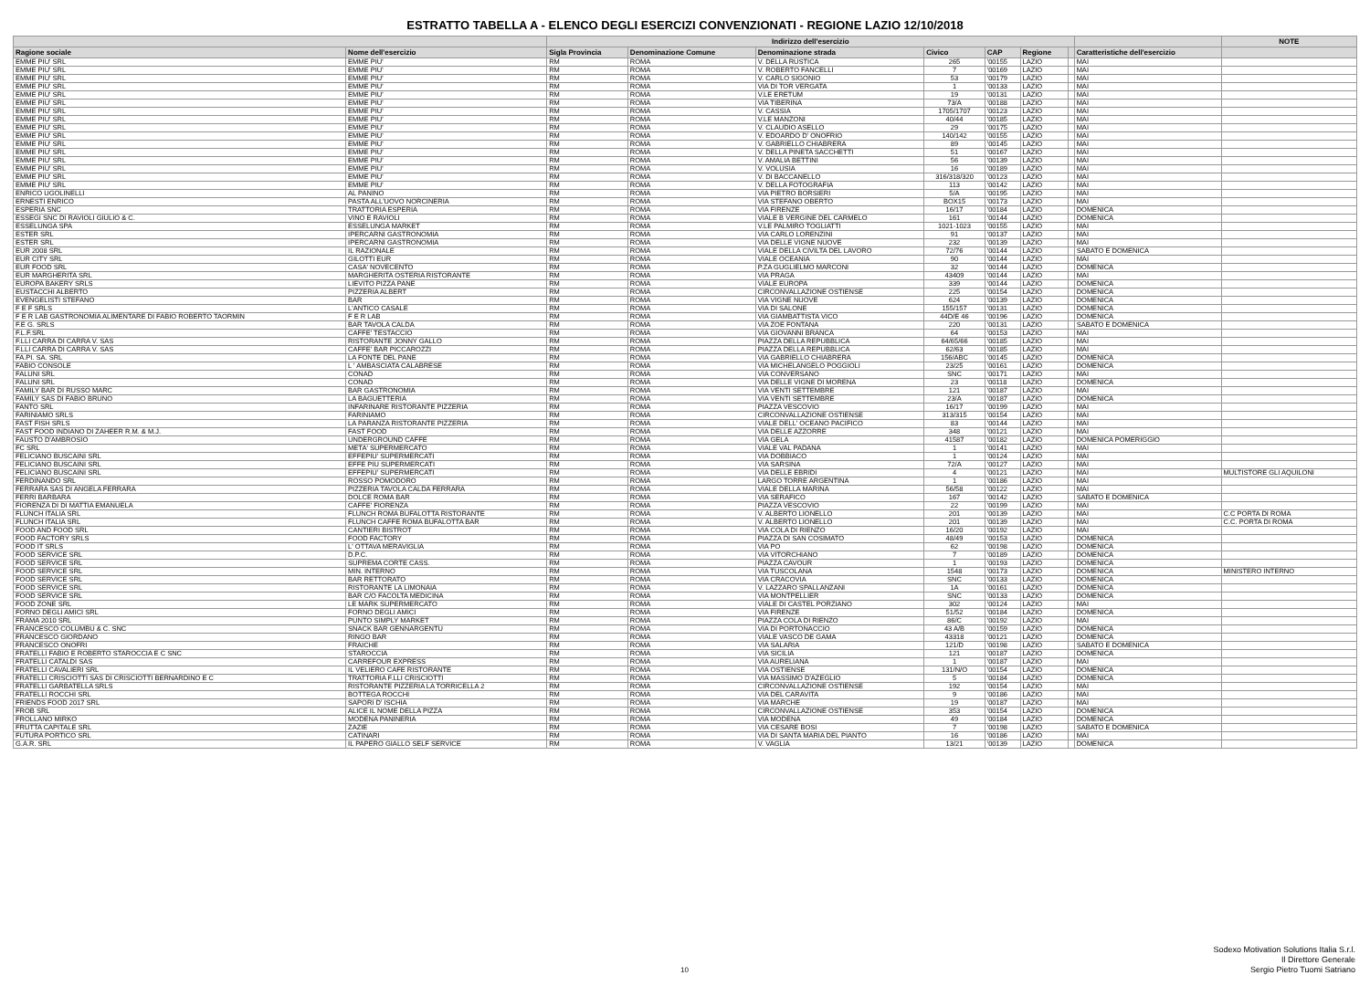ESTRATTO TABELLA A - ELENCO DEGLI ESERCIZI CONVENZIONATI - REGIONE LAZIO 12/10/2018
| | | Indirizzo dell'esercizio | | | | | | | | NOTE |
| --- | --- | --- | --- | --- | --- | --- | --- | --- | --- | --- |
| Ragione sociale | Nome dell'esercizio | Sigla Provincia | Denominazione Comune | Denominazione strada | Civico | CAP | Regione | | Caratteristiche dell'esercizio | |
| EMME PIU' SRL | EMME PIU' | RM | ROMA | V. DELLA RUSTICA | 265 | '00155 | LAZIO | | MAI | |
| EMME PIU' SRL | EMME PIU' | RM | ROMA | V. ROBERTO FANCELLI | 7 | '00169 | LAZIO | | MAI | |
| EMME PIU' SRL | EMME PIU' | RM | ROMA | V. CARLO SIGONIO | 53 | '00179 | LAZIO | | MAI | |
| EMME PIU' SRL | EMME PIU' | RM | ROMA | VIA DI TOR VERGATA | 1 | '00133 | LAZIO | | MAI | |
| EMME PIU' SRL | EMME PIU' | RM | ROMA | V.LE ERETUM | 19 | '00131 | LAZIO | | MAI | |
| EMME PIU' SRL | EMME PIU' | RM | ROMA | VIA TIBERINA | 73/A | '00188 | LAZIO | | MAI | |
| EMME PIU' SRL | EMME PIU' | RM | ROMA | V. CASSIA | 1705/1707 | '00123 | LAZIO | | MAI | |
| EMME PIU' SRL | EMME PIU' | RM | ROMA | V.LE MANZONI | 40/44 | '00185 | LAZIO | | MAI | |
| EMME PIU' SRL | EMME PIU' | RM | ROMA | V. CLAUDIO ASELLO | 29 | '00175 | LAZIO | | MAI | |
| EMME PIU' SRL | EMME PIU' | RM | ROMA | V. EDOARDO D' ONOFRIO | 140/142 | '00155 | LAZIO | | MAI | |
| EMME PIU' SRL | EMME PIU' | RM | ROMA | V. GABRIELLO CHIABRERA | 89 | '00145 | LAZIO | | MAI | |
| EMME PIU' SRL | EMME PIU' | RM | ROMA | V. DELLA PINETA SACCHETTI | 51 | '00167 | LAZIO | | MAI | |
| EMME PIU' SRL | EMME PIU' | RM | ROMA | V. AMALIA BETTINI | 56 | '00139 | LAZIO | | MAI | |
| EMME PIU' SRL | EMME PIU' | RM | ROMA | V. VOLUSIA | 16 | '00189 | LAZIO | | MAI | |
| EMME PIU' SRL | EMME PIU' | RM | ROMA | V. DI BACCANELLO | 316/318/320 | '00123 | LAZIO | | MAI | |
| EMME PIU' SRL | EMME PIU' | RM | ROMA | V. DELLA FOTOGRAFIA | 113 | '00142 | LAZIO | | MAI | |
| ENRICO UGOLINELLI | AL PANINO | RM | ROMA | VIA PIETRO BORSIERI | 5/A | '00195 | LAZIO | | MAI | |
| ERNESTI ENRICO | PASTA ALL'UOVO NORCINERIA | RM | ROMA | VIA STEFANO OBERTO | BOX15 | '00173 | LAZIO | | MAI | |
| ESPERIA SNC | TRATTORIA ESPERIA | RM | ROMA | VIA FIRENZE | 16/17 | '00184 | LAZIO | | DOMENICA | |
| ESSEGI SNC DI RAVIOLI GIULIO & C. | VINO E RAVIOLI | RM | ROMA | VIALE B VERGINE DEL CARMELO | 161 | '00144 | LAZIO | | DOMENICA | |
| ESSELUNGA SPA | ESSELUNGA MARKET | RM | ROMA | V.LE PALMIRO TOGLIATTI | 1021-1023 | '00155 | LAZIO | | MAI | |
| ESTER SRL | IPERCARNI GASTRONOMIA | RM | ROMA | VIA CARLO LORENZINI | 91 | '00137 | LAZIO | | MAI | |
| ESTER SRL | IPERCARNI GASTRONOMIA | RM | ROMA | VIA DELLE VIGNE NUOVE | 232 | '00139 | LAZIO | | MAI | |
| EUR 2008 SRL | IL RAZIONALE | RM | ROMA | VIALE DELLA CIVILTA DEL LAVORO | 72/76 | '00144 | LAZIO | | SABATO E DOMENICA | |
| EUR CITY SRL | GILOTTI EUR | RM | ROMA | VIALE OCEANIA | 90 | '00144 | LAZIO | | MAI | |
| EUR FOOD SRL | CASA' NOVECENTO | RM | ROMA | P.ZA GUGLIELMO MARCONI | 32 | '00144 | LAZIO | | DOMENICA | |
| EUR MARGHERITA SRL | MARGHERITA OSTERIA RISTORANTE | RM | ROMA | VIA PRAGA | 43409 | '00144 | LAZIO | | MAI | |
| EUROPA BAKERY SRLS | LIEVITO PIZZA PANE | RM | ROMA | VIALE EUROPA | 339 | '00144 | LAZIO | | DOMENICA | |
| EUSTACCHI ALBERTO | PIZZERIA ALBERT | RM | ROMA | CIRCONVALLAZIONE OSTIENSE | 225 | '00154 | LAZIO | | DOMENICA | |
| EVENGELISTI STEFANO | BAR | RM | ROMA | VIA VIGNE NUOVE | 624 | '00139 | LAZIO | | DOMENICA | |
| F E F SRLS | L'ANTICO CASALE | RM | ROMA | VIA DI SALONE | 155/157 | '00131 | LAZIO | | DOMENICA | |
| F E R LAB GASTRONOMIA ALIMENTARE DI FABIO ROBERTO TAORMIN | F E R LAB | RM | ROMA | VIA GIAMBATTISTA VICO | 44D/E 46 | '00196 | LAZIO | | DOMENICA | |
| F.E G. SRLS | BAR TAVOLA CALDA | RM | ROMA | VIA ZOE FONTANA | 220 | '00131 | LAZIO | | SABATO E DOMENICA | |
| F.L.F.SRL | CAFFE' TESTACCIO | RM | ROMA | VIA GIOVANNI BRANCA | 64 | '00153 | LAZIO | | MAI | |
| F.LLI CARRA DI CARRA V. SAS | RISTORANTE JONNY GALLO | RM | ROMA | PIAZZA DELLA REPUBBLICA | 64/65/66 | '00185 | LAZIO | | MAI | |
| F.LLI CARRA DI CARRA V. SAS | CAFFE' BAR PICCAROZZI | RM | ROMA | PIAZZA DELLA REPUBBLICA | 62/63 | '00185 | LAZIO | | MAI | |
| FA.PI. SA. SRL | LA FONTE DEL PANE | RM | ROMA | VIA GABRIELLO CHIABRERA | 156/ABC | '00145 | LAZIO | | DOMENICA | |
| FABIO CONSOLE | L ' AMBASCIATA CALABRESE | RM | ROMA | VIA MICHELANGELO POGGIOLI | 23/25 | '00161 | LAZIO | | DOMENICA | |
| FALUNI SRL | CONAD | RM | ROMA | VIA CONVERSANO | SNC | '00171 | LAZIO | | MAI | |
| FALUNI SRL | CONAD | RM | ROMA | VIA DELLE VIGNE DI MORENA | 23 | '00118 | LAZIO | | DOMENICA | |
| FAMILY BAR DI RUSSO MARC | BAR GASTRONOMIA | RM | ROMA | VIA VENTI SETTEMBRE | 121 | '00187 | LAZIO | | MAI | |
| FAMILY SAS DI FABIO BRUNO | LA BAGUETTERIA | RM | ROMA | VIA VENTI SETTEMBRE | 23/A | '00187 | LAZIO | | DOMENICA | |
| FANTO SRL | INFARINARE RISTORANTE PIZZERIA | RM | ROMA | PIAZZA VESCOVIO | 16/17 | '00199 | LAZIO | | MAI | |
| FARINIAMO SRLS | FARINIAMO | RM | ROMA | CIRCONVALLAZIONE OSTIENSE | 313/315 | '00154 | LAZIO | | MAI | |
| FAST FISH SRLS | LA PARANZA RISTORANTE PIZZERIA | RM | ROMA | VIALE DELL' OCEANO PACIFICO | 83 | '00144 | LAZIO | | MAI | |
| FAST FOOD INDIANO DI ZAHEER R.M. & M.J. | FAST FOOD | RM | ROMA | VIA DELLE AZZORRE | 348 | '00121 | LAZIO | | MAI | |
| FAUSTO D'AMBROSIO | UNDERGROUND CAFFE | RM | ROMA | VIA GELA | 41587 | '00182 | LAZIO | | DOMENICA POMERIGGIO | |
| FC SRL | META' SUPERMERCATO | RM | ROMA | VIALE VAL PADANA | 1 | '00141 | LAZIO | | MAI | |
| FELICIANO BUSCAINI SRL | EFFEPIU' SUPERMERCATI | RM | ROMA | VIA DOBBIACO | 1 | '00124 | LAZIO | | MAI | |
| FELICIANO BUSCAINI SRL | EFFE PIU SUPERMERCATI | RM | ROMA | VIA SARSINA | 72/A | '00127 | LAZIO | | MAI | |
| FELICIANO BUSCAINI SRL | EFFEPIU' SUPERMERCATI | RM | ROMA | VIA DELLE EBRIDI | 4 | '00121 | LAZIO | | MAI | MULTISTORE GLI AQUILONI |
| FERDINANDO SRL | ROSSO POMODORO | RM | ROMA | LARGO TORRE ARGENTINA | 1 | '00186 | LAZIO | | MAI | |
| FERRARA SAS DI ANGELA FERRARA | PIZZERIA TAVOLA CALDA FERRARA | RM | ROMA | VIALE DELLA MARINA | 56/58 | '00122 | LAZIO | | MAI | |
| FERRI BARBARA | DOLCE ROMA BAR | RM | ROMA | VIA SERAFICO | 167 | '00142 | LAZIO | | SABATO E DOMENICA | |
| FIORENZA DI DI MATTIA EMANUELA | CAFFE' FIORENZA | RM | ROMA | PIAZZA VESCOVIO | 22 | '00199 | LAZIO | | MAI | |
| FLUNCH ITALIA SRL | FLUNCH ROMA BUFALOTTA RISTORANTE | RM | ROMA | V. ALBERTO LIONELLO | 201 | '00139 | LAZIO | | MAI | C.C PORTA DI ROMA |
| FLUNCH ITALIA SRL | FLUNCH CAFFE ROMA BUFALOTTA BAR | RM | ROMA | V. ALBERTO LIONELLO | 201 | '00139 | LAZIO | | MAI | C.C. PORTA DI ROMA |
| FOOD AND FOOD SRL | CANTIERI BISTROT | RM | ROMA | VIA COLA DI RIENZO | 16/20 | '00192 | LAZIO | | MAI | |
| FOOD FACTORY SRLS | FOOD FACTORY | RM | ROMA | PIAZZA DI SAN COSIMATO | 48/49 | '00153 | LAZIO | | DOMENICA | |
| FOOD IT SRLS | L' OTTAVA MERAVIGLIA | RM | ROMA | VIA PO | 62 | '00198 | LAZIO | | DOMENICA | |
| FOOD SERVICE SRL | D.P.C. | RM | ROMA | VIA VITORCHIANO | 7 | '00189 | LAZIO | | DOMENICA | |
| FOOD SERVICE SRL | SUPREMA CORTE CASS. | RM | ROMA | PIAZZA CAVOUR | 1 | '00193 | LAZIO | | DOMENICA | |
| FOOD SERVICE SRL | MIN. INTERNO | RM | ROMA | VIA TUSCOLANA | 1548 | '00173 | LAZIO | | DOMENICA | MINISTERO INTERNO |
| FOOD SERVICE SRL | BAR RETTORATO | RM | ROMA | VIA CRACOVIA | SNC | '00133 | LAZIO | | DOMENICA | |
| FOOD SERVICE SRL | RISTORANTE LA LIMONAIA | RM | ROMA | V. LAZZARO SPALLANZANI | 1A | '00161 | LAZIO | | DOMENICA | |
| FOOD SERVICE SRL | BAR C/O FACOLTA MEDICINA | RM | ROMA | VIA MONTPELLIER | SNC | '00133 | LAZIO | | DOMENICA | |
| FOOD ZONE SRL | LE MARK SUPERMERCATO | RM | ROMA | VIALE DI CASTEL PORZIANO | 302 | '00124 | LAZIO | | MAI | |
| FORNO DEGLI AMICI SRL | FORNO DEGLI AMICI | RM | ROMA | VIA FIRENZE | 51/52 | '00184 | LAZIO | | DOMENICA | |
| FRAMA 2010 SRL | PUNTO SIMPLY MARKET | RM | ROMA | PIAZZA COLA DI RIENZO | 86/C | '00192 | LAZIO | | MAI | |
| FRANCESCO COLUMBU & C. SNC | SNACK BAR GENNARGENTU | RM | ROMA | VIA DI PORTONACCIO | 43 A/B | '00159 | LAZIO | | DOMENICA | |
| FRANCESCO GIORDANO | RINGO BAR | RM | ROMA | VIALE VASCO DE GAMA | 43318 | '00121 | LAZIO | | DOMENICA | |
| FRANCESCO ONOFRI | FRAICHE | RM | ROMA | VIA SALARIA | 121/D | '00198 | LAZIO | | SABATO E DOMENICA | |
| FRATELLI FABIO E ROBERTO STAROCCIA E C SNC | STAROCCIA | RM | ROMA | VIA SICILIA | 121 | '00187 | LAZIO | | DOMENICA | |
| FRATELLI CATALDI SAS | CARREFOUR EXPRESS | RM | ROMA | VIA AURELIANA | 1 | '00187 | LAZIO | | MAI | |
| FRATELLI CAVALIERI SRL | IL VELIERO CAFE RISTORANTE | RM | ROMA | VIA OSTIENSE | 131/N/O | '00154 | LAZIO | | DOMENICA | |
| FRATELLI CRISCIOTTI SAS DI CRISCIOTTI BERNARDINO E C | TRATTORIA F.LLI CRISCIOTTI | RM | ROMA | VIA MASSIMO D'AZEGLIO | 5 | '00184 | LAZIO | | DOMENICA | |
| FRATELLI GARBATELLA SRLS | RISTORANTE PIZZERIA LA TORRICELLA 2 | RM | ROMA | CIRCONVALLAZIONE OSTIENSE | 192 | '00154 | LAZIO | | MAI | |
| FRATELLI ROCCHI SRL | BOTTEGA ROCCHI | RM | ROMA | VIA DEL CARAVITA | 9 | '00186 | LAZIO | | MAI | |
| FRIENDS FOOD 2017 SRL | SAPORI D' ISCHIA | RM | ROMA | VIA MARCHE | 19 | '00187 | LAZIO | | MAI | |
| FROB SRL | ALICE IL NOME DELLA PIZZA | RM | ROMA | CIRCONVALLAZIONE OSTIENSE | 353 | '00154 | LAZIO | | DOMENICA | |
| FROLLANO MIRKO | MODENA PANINERIA | RM | ROMA | VIA MODENA | 49 | '00184 | LAZIO | | DOMENICA | |
| FRUTTA CAPITALE SRL | ZAZIE | RM | ROMA | VIA CESARE BOSI | 7 | '00198 | LAZIO | | SABATO E DOMENICA | |
| FUTURA PORTICO SRL | CATINARI | RM | ROMA | VIA DI SANTA MARIA DEL PIANTO | 16 | '00186 | LAZIO | | MAI | |
| G.A.R. SRL | IL PAPERO GIALLO SELF SERVICE | RM | ROMA | V. VAGLIA | 13/21 | '00139 | LAZIO | | DOMENICA | |
10
Sodexo Motivation Solutions Italia S.r.l.
Il Direttore Generale
Sergio Pietro Tuomi Satriano